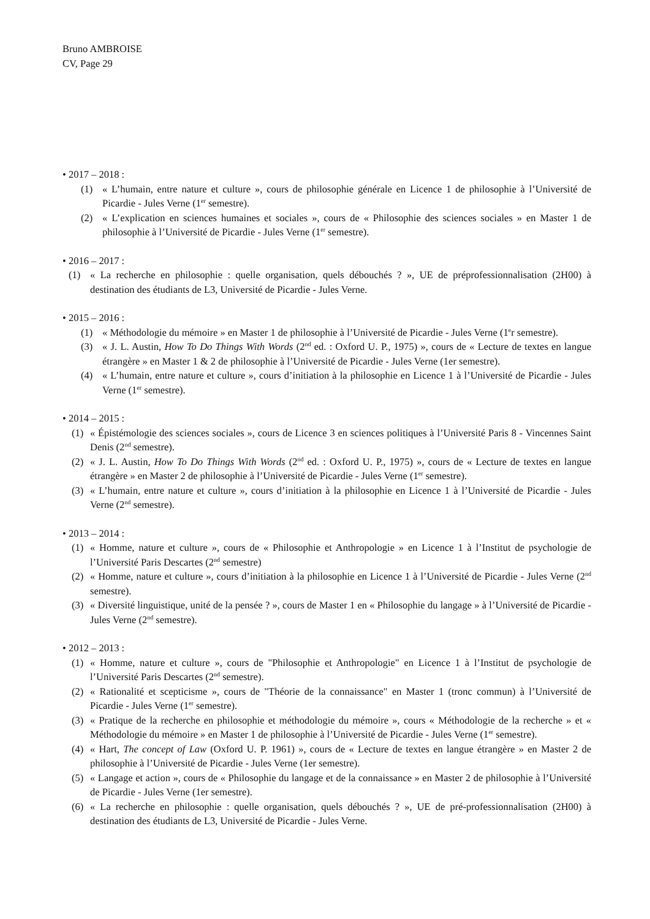Bruno AMBROISE
CV, Page 29
• 2017 – 2018 :
(1) « L’humain, entre nature et culture », cours de philosophie générale en Licence 1 de philosophie à l’Université de Picardie - Jules Verne (1<sup>er</sup> semestre).
(2) « L’explication en sciences humaines et sociales », cours de « Philosophie des sciences sociales » en Master 1 de philosophie à l’Université de Picardie - Jules Verne (1<sup>er</sup> semestre).
• 2016 – 2017 :
(1) « La recherche en philosophie : quelle organisation, quels débouchés ? », UE de préprofessionnalisation (2H00) à destination des étudiants de L3, Université de Picardie - Jules Verne.
• 2015 – 2016 :
(1) « Méthodologie du mémoire » en Master 1 de philosophie à l’Université de Picardie - Jules Verne (1<sup>e</sup>r semestre).
(3) « J. L. Austin, How To Do Things With Words (2<sup>nd</sup> ed. : Oxford U. P., 1975) », cours de « Lecture de textes en langue étrangère » en Master 1 & 2 de philosophie à l’Université de Picardie - Jules Verne (1er semestre).
(4) « L’humain, entre nature et culture », cours d’initiation à la philosophie en Licence 1 à l’Université de Picardie - Jules Verne (1<sup>er</sup> semestre).
• 2014 – 2015 :
(1) « Épistémologie des sciences sociales », cours de Licence 3 en sciences politiques à l’Université Paris 8 - Vincennes Saint Denis (2<sup>nd</sup> semestre).
(2) « J. L. Austin, How To Do Things With Words (2<sup>nd</sup> ed. : Oxford U. P., 1975) », cours de « Lecture de textes en langue étrangère » en Master 2 de philosophie à l’Université de Picardie - Jules Verne (1<sup>er</sup> semestre).
(3) « L’humain, entre nature et culture », cours d’initiation à la philosophie en Licence 1 à l’Université de Picardie - Jules Verne (2<sup>nd</sup> semestre).
• 2013 – 2014 :
(1) « Homme, nature et culture », cours de « Philosophie et Anthropologie » en Licence 1 à l’Institut de psychologie de l’Université Paris Descartes (2<sup>nd</sup> semestre)
(2) « Homme, nature et culture », cours d’initiation à la philosophie en Licence 1 à l’Université de Picardie - Jules Verne (2<sup>nd</sup> semestre).
(3) « Diversité linguistique, unité de la pensée ? », cours de Master 1 en « Philosophie du langage » à l’Université de Picardie - Jules Verne (2<sup>nd</sup> semestre).
• 2012 – 2013 :
(1) « Homme, nature et culture », cours de "Philosophie et Anthropologie" en Licence 1 à l’Institut de psychologie de l’Université Paris Descartes (2<sup>nd</sup> semestre).
(2) « Rationalité et scepticisme », cours de "Théorie de la connaissance" en Master 1 (tronc commun) à l’Université de Picardie - Jules Verne (1<sup>er</sup> semestre).
(3) « Pratique de la recherche en philosophie et méthodologie du mémoire », cours « Méthodologie de la recherche » et « Méthodologie du mémoire » en Master 1 de philosophie à l’Université de Picardie - Jules Verne (1<sup>er</sup> semestre).
(4) « Hart, The concept of Law (Oxford U. P. 1961) », cours de « Lecture de textes en langue étrangère » en Master 2 de philosophie à l’Université de Picardie - Jules Verne (1er semestre).
(5) « Langage et action », cours de « Philosophie du langage et de la connaissance » en Master 2 de philosophie à l’Université de Picardie - Jules Verne (1er semestre).
(6) « La recherche en philosophie : quelle organisation, quels débouchés ? », UE de pré-professionnalisation (2H00) à destination des étudiants de L3, Université de Picardie - Jules Verne.